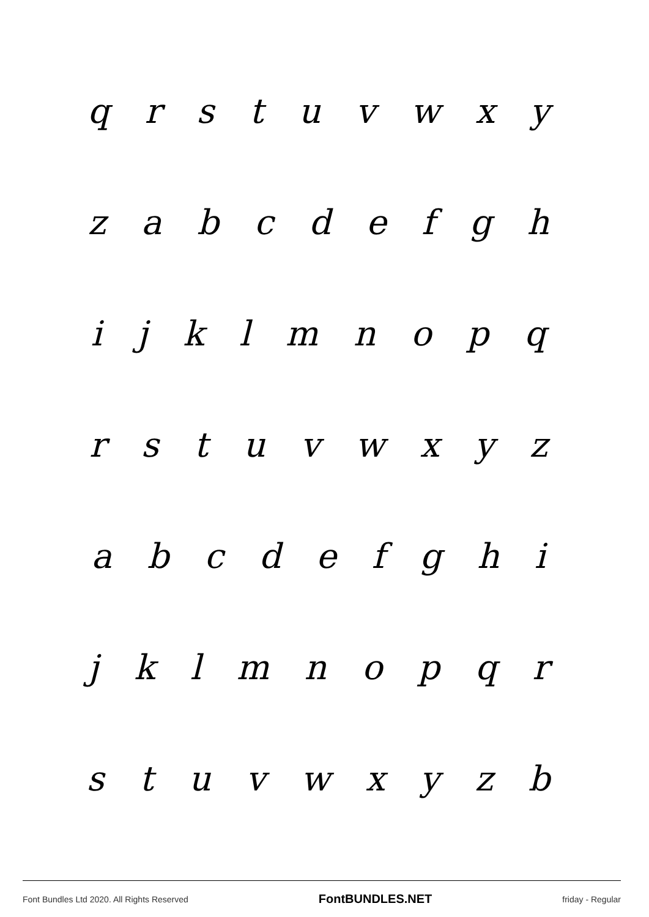q r s t u v w x y
z a b c d e f g h
i j k l m n o p q
r s t u v w x y z
a b c d e f g h i
j k l m n o p q r
s t u v w x y z b
Font Bundles Ltd 2020. All Rights Reserved FontBUNDLES.NET friday - Regular